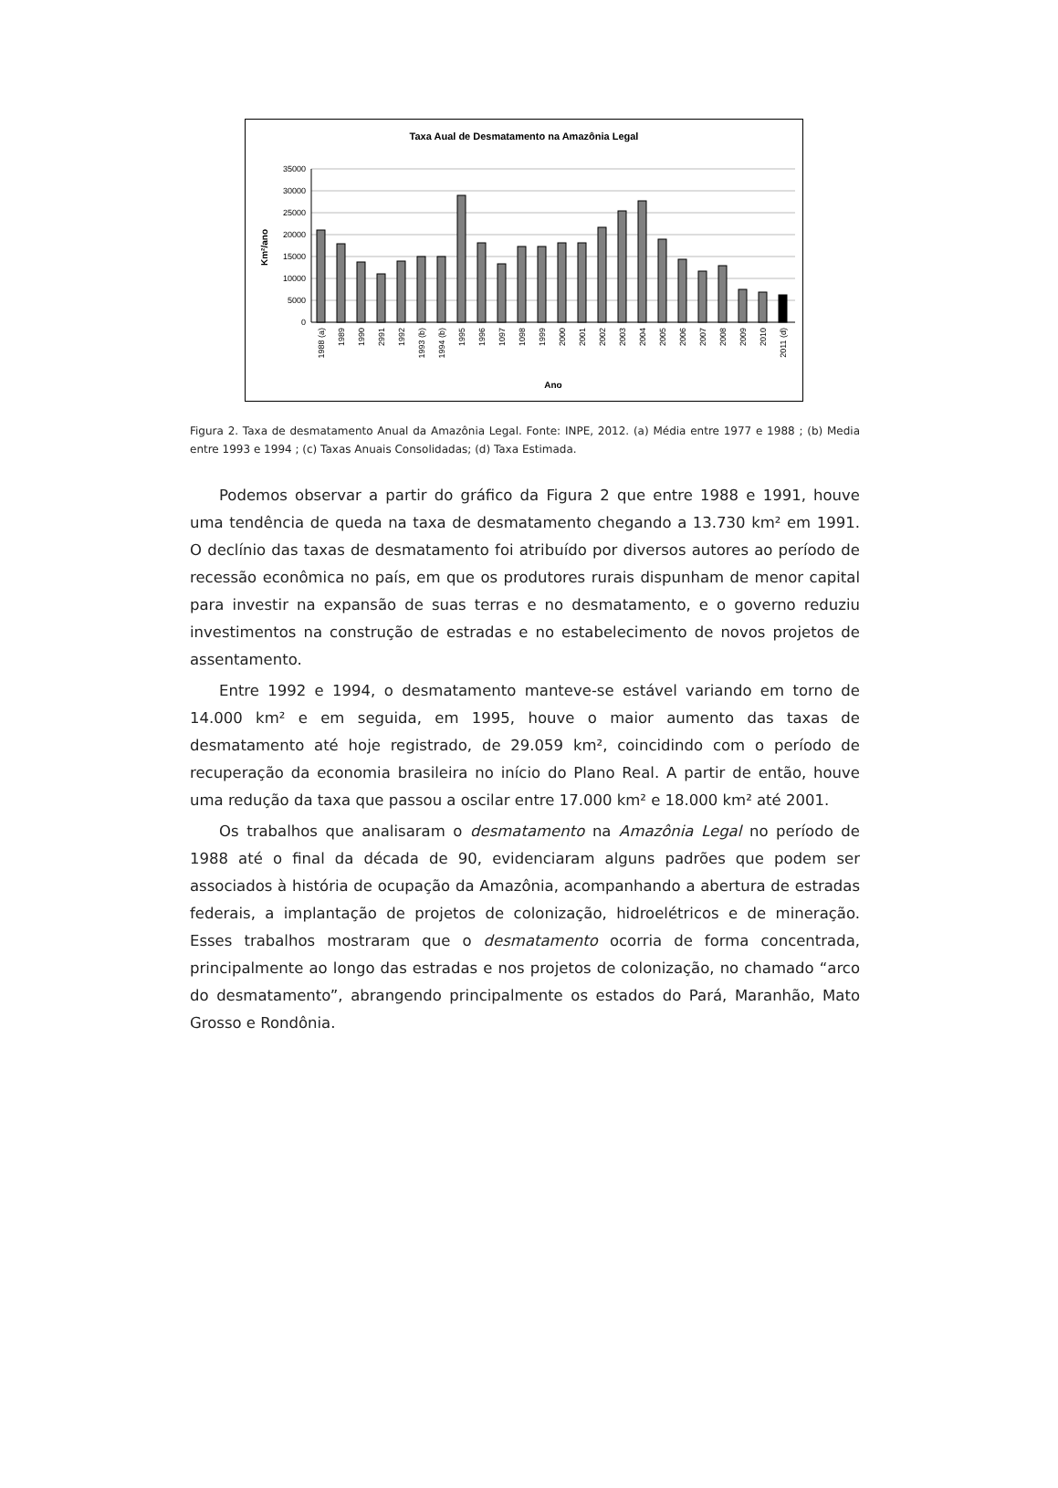Taxa Aual de Desmatamento na Amazônia Legal
35000
30000
25000
20000
15000
10000
5000
0
Km²/ano
1988 (a)
1989
1990
2991
1992
1993 (b)
1994 (b)
1995
1996
1097
1098
1999
2000
2001
2002
2003
2004
2005
2006
2007
2008
2009
2010
2011 (d)
Ano
Figura 2. Taxa de desmatamento Anual da Amazônia Legal. Fonte: INPE, 2012. (a) Média entre 1977 e 1988 ; (b) Media entre 1993 e 1994 ; (c) Taxas Anuais Consolidadas; (d) Taxa Estimada.
Podemos observar a partir do gráfico da Figura 2 que entre 1988 e 1991, houve uma tendência de queda na taxa de desmatamento chegando a 13.730 km² em 1991. O declínio das taxas de desmatamento foi atribuído por diversos autores ao período de recessão econômica no país, em que os produtores rurais dispunham de menor capital para investir na expansão de suas terras e no desmatamento, e o governo reduziu investimentos na construção de estradas e no estabelecimento de novos projetos de assentamento.
Entre 1992 e 1994, o desmatamento manteve-se estável variando em torno de 14.000 km² e em seguida, em 1995, houve o maior aumento das taxas de desmatamento até hoje registrado, de 29.059 km², coincidindo com o período de recuperação da economia brasileira no início do Plano Real. A partir de então, houve uma redução da taxa que passou a oscilar entre 17.000 km² e 18.000 km² até 2001.
Os trabalhos que analisaram o desmatamento na Amazônia Legal no período de 1988 até o final da década de 90, evidenciaram alguns padrões que podem ser associados à história de ocupação da Amazônia, acompanhando a abertura de estradas federais, a implantação de projetos de colonização, hidroelétricos e de mineração. Esses trabalhos mostraram que o desmatamento ocorria de forma concentrada, principalmente ao longo das estradas e nos projetos de colonização, no chamado “arco do desmatamento”, abrangendo principalmente os estados do Pará, Maranhão, Mato Grosso e Rondônia.